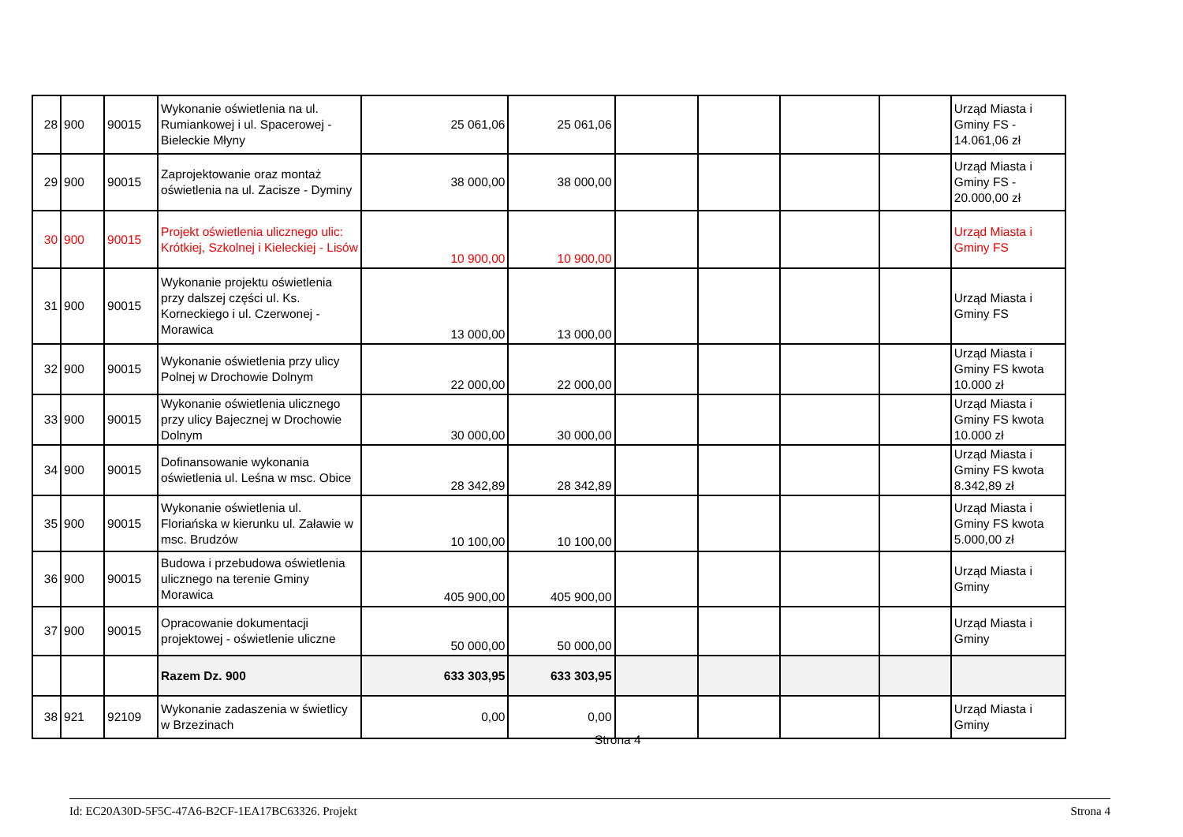| 28 | 900 | 90015 | Wykonanie oświetlenia na ul. Rumiankowej i ul. Spacerowej - Bieleckie Młyny | 25 061,06 | 25 061,06 | | | | | Urząd Miasta i Gminy FS - 14.061,06 zł |
| 29 | 900 | 90015 | Zaprojektowanie oraz montaż oświetlenia na ul. Zacisze - Dyminy | 38 000,00 | 38 000,00 | | | | | Urząd Miasta i Gminy FS - 20.000,00 zł |
| 30 | 900 | 90015 | Projekt oświetlenia ulicznego ulic: Krótkiej, Szkolnej i Kieleckiej - Lisów | 10 900,00 | 10 900,00 | | | | | Urząd Miasta i Gminy FS |
| 31 | 900 | 90015 | Wykonanie projektu oświetlenia przy dalszej części ul. Ks. Korneckiego i ul. Czerwonej - Morawica | 13 000,00 | 13 000,00 | | | | | Urząd Miasta i Gminy FS |
| 32 | 900 | 90015 | Wykonanie oświetlenia przy ulicy Polnej w Drochowie Dolnym | 22 000,00 | 22 000,00 | | | | | Urząd Miasta i Gminy FS kwota 10.000 zł |
| 33 | 900 | 90015 | Wykonanie oświetlenia ulicznego przy ulicy Bajecznej w Drochowie Dolnym | 30 000,00 | 30 000,00 | | | | | Urząd Miasta i Gminy FS kwota 10.000 zł |
| 34 | 900 | 90015 | Dofinansowanie wykonania oświetlenia ul. Leśna w msc. Obice | 28 342,89 | 28 342,89 | | | | | Urząd Miasta i Gminy FS kwota 8.342,89 zł |
| 35 | 900 | 90015 | Wykonanie oświetlenia ul. Floriańska w kierunku ul. Załawie w msc. Brudzów | 10 100,00 | 10 100,00 | | | | | Urząd Miasta i Gminy FS kwota 5.000,00 zł |
| 36 | 900 | 90015 | Budowa i przebudowa oświetlenia ulicznego na terenie Gminy Morawica | 405 900,00 | 405 900,00 | | | | | Urząd Miasta i Gminy |
| 37 | 900 | 90015 | Opracowanie dokumentacji projektowej - oświetlenie uliczne | 50 000,00 | 50 000,00 | | | | | Urząd Miasta i Gminy |
| | | | Razem Dz. 900 | 633 303,95 | 633 303,95 | | | | | |
| 38 | 921 | 92109 | Wykonanie zadaszenia w świetlicy w Brzezinach | 0,00 | 0,00 | | | | | Urząd Miasta i Gminy |
Strona 4
Id: EC20A30D-5F5C-47A6-B2CF-1EA17BC63326. Projekt Strona 4